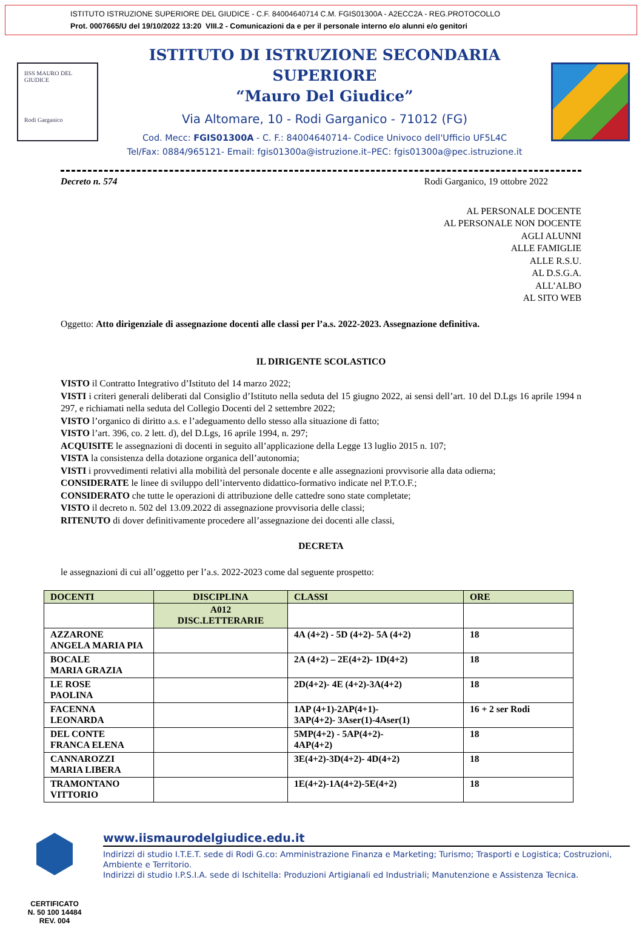ISTITUTO ISTRUZIONE SUPERIORE DEL GIUDICE - C.F. 84004640714 C.M. FGIS01300A - A2ECC2A - REG.PROTOCOLLO
Prot. 0007665/U del 19/10/2022 13:20 VIII.2 - Comunicazioni da e per il personale interno e/o alunni e/o genitori
IISS MAURO DEL GIUDICE
Rodi Garganico
ISTITUTO DI ISTRUZIONE SECONDARIA SUPERIORE
“Mauro Del Giudice”
Via Altomare, 10 - Rodi Garganico - 71012 (FG)
Cod. Mecc: FGIS01300A - C. F.: 84004640714- Codice Univoco dell'Ufficio UF5L4C
Tel/Fax: 0884/965121- Email: fgis01300a@istruzione.it–PEC: fgis01300a@pec.istruzione.it
Decreto n. 574 Rodi Garganico, 19 ottobre 2022
AL PERSONALE DOCENTE
AL PERSONALE NON DOCENTE
AGLI ALUNNI
ALLE FAMIGLIE
ALLE R.S.U.
AL D.S.G.A.
ALL’ALBO
AL SITO WEB
Oggetto: Atto dirigenziale di assegnazione docenti alle classi per l’a.s. 2022-2023. Assegnazione definitiva.
IL DIRIGENTE SCOLASTICO
VISTO il Contratto Integrativo d’Istituto del 14 marzo 2022;
VISTI i criteri generali deliberati dal Consiglio d’Istituto nella seduta del 15 giugno 2022, ai sensi dell’art. 10 del D.Lgs 16 aprile 1994 n 297, e richiamati nella seduta del Collegio Docenti del 2 settembre 2022;
VISTO l’organico di diritto a.s. e l’adeguamento dello stesso alla situazione di fatto;
VISTO l’art. 396, co. 2 lett. d), del D.Lgs, 16 aprile 1994, n. 297;
ACQUISITE le assegnazioni di docenti in seguito all’applicazione della Legge 13 luglio 2015 n. 107;
VISTA la consistenza della dotazione organica dell’autonomia;
VISTI i provvedimenti relativi alla mobilità del personale docente e alle assegnazioni provvisorie alla data odierna;
CONSIDERATE le linee di sviluppo dell’intervento didattico-formativo indicate nel P.T.O.F.;
CONSIDERATO che tutte le operazioni di attribuzione delle cattedre sono state completate;
VISTO il decreto n. 502 del 13.09.2022 di assegnazione provvisoria delle classi;
RITENUTO di dover definitivamente procedere all’assegnazione dei docenti alle classi,
DECRETA
le assegnazioni di cui all’oggetto per l’a.s. 2022-2023 come dal seguente prospetto:
| DOCENTI | DISCIPLINA | CLASSI | ORE |
| --- | --- | --- | --- |
| | A012 DISC.LETTERARIE | | |
| AZZARONE ANGELA MARIA PIA | | 4A (4+2) - 5D (4+2)- 5A (4+2) | 18 |
| BOCALE MARIA GRAZIA | | 2A (4+2) – 2E(4+2)- 1D(4+2) | 18 |
| LE ROSE PAOLINA | | 2D(4+2)- 4E (4+2)-3A(4+2) | 18 |
| FACENNA LEONARDA | | 1AP (4+1)-2AP(4+1)- 3AP(4+2)- 3Aser(1)-4Aser(1) | 16 + 2 ser Rodi |
| DEL CONTE FRANCA ELENA | | 5MP(4+2) - 5AP(4+2)- 4AP(4+2) | 18 |
| CANNAROZZI MARIA LIBERA | | 3E(4+2)-3D(4+2)- 4D(4+2) | 18 |
| TRAMONTANO VITTORIO | | 1E(4+2)-1A(4+2)-5E(4+2) | 18 |
CERTIFICATO
N. 50 100 14484
REV. 004
www.iismaurodelgiudice.edu.it
Indirizzi di studio I.T.E.T. sede di Rodi G.co: Amministrazione Finanza e Marketing; Turismo; Trasporti e Logistica; Costruzioni, Ambiente e Territorio.
Indirizzi di studio I.P.S.I.A. sede di Ischitella: Produzioni Artigianali ed Industriali; Manutenzione e Assistenza Tecnica.